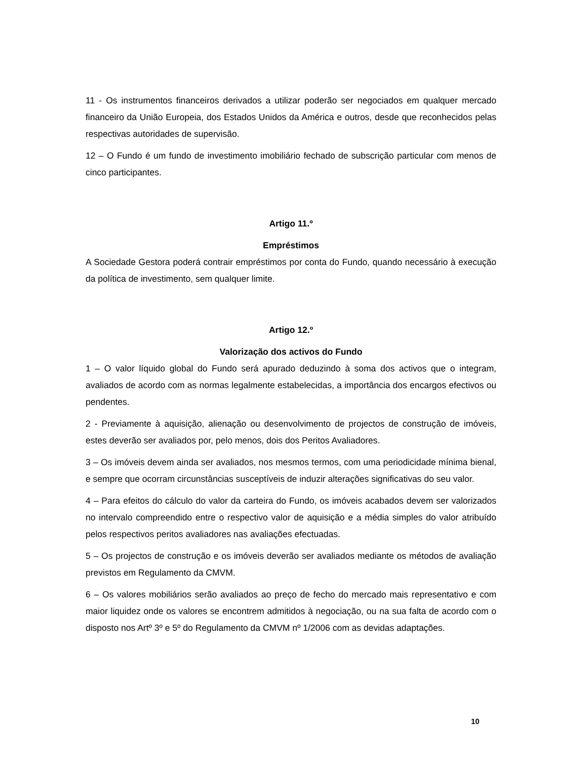11 - Os instrumentos financeiros derivados a utilizar poderão ser negociados em qualquer mercado financeiro da União Europeia, dos Estados Unidos da América e outros, desde que reconhecidos pelas respectivas autoridades de supervisão.
12 – O Fundo é um fundo de investimento imobiliário fechado de subscrição particular com menos de cinco participantes.
Artigo 11.º
Empréstimos
A Sociedade Gestora poderá contrair empréstimos por conta do Fundo, quando necessário à execução da política de investimento, sem qualquer limite.
Artigo 12.º
Valorização dos activos do Fundo
1 – O valor líquido global do Fundo será apurado deduzindo à soma dos activos que o integram, avaliados de acordo com as normas legalmente estabelecidas, a importância dos encargos efectivos ou pendentes.
2 - Previamente à aquisição, alienação ou desenvolvimento de projectos de construção de imóveis, estes deverão ser avaliados por, pelo menos, dois dos Peritos Avaliadores.
3 – Os imóveis devem ainda ser avaliados, nos mesmos termos, com uma periodicidade mínima bienal, e sempre que ocorram circunstâncias susceptíveis de induzir alterações significativas do seu valor.
4 – Para efeitos do cálculo do valor da carteira do Fundo, os imóveis acabados devem ser valorizados no intervalo compreendido entre o respectivo valor de aquisição e a média simples do valor atribuído pelos respectivos peritos avaliadores nas avaliações efectuadas.
5 – Os projectos de construção e os imóveis deverão ser avaliados mediante os métodos de avaliação previstos em Regulamento da CMVM.
6 – Os valores mobiliários serão avaliados ao preço de fecho do mercado mais representativo e com maior liquidez onde os valores se encontrem admitidos à negociação, ou na sua falta de acordo com o disposto nos Artº 3º e 5º do Regulamento da CMVM nº 1/2006 com as devidas adaptações.
10